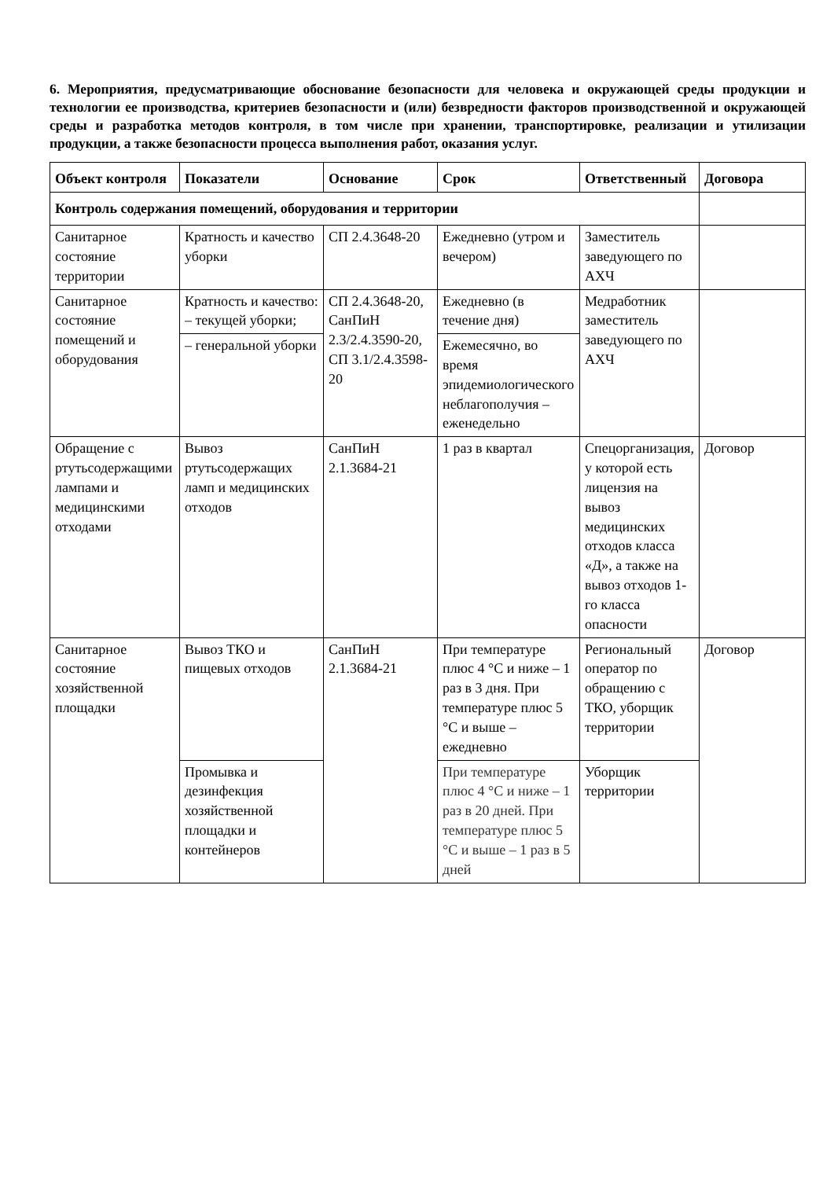6. Мероприятия, предусматривающие обоснование безопасности для человека и окружающей среды продукции и технологии ее производства, критериев безопасности и (или) безвредности факторов производственной и окружающей среды и разработка методов контроля, в том числе при хранении, транспортировке, реализации и утилизации продукции, а также безопасности процесса выполнения работ, оказания услуг.
| Объект контроля | Показатели | Основание | Срок | Ответственный | Договора |
| --- | --- | --- | --- | --- | --- |
| Контроль содержания помещений, оборудования и территории | | | | | |
| Санитарное состояние территории | Кратность и качество уборки | СП 2.4.3648-20 | Ежедневно (утром и вечером) | Заместитель заведующего по АХЧ | |
| Санитарное состояние помещений и оборудования | Кратность и качество: – текущей уборки; | СП 2.4.3648-20, СанПиН 2.3/2.4.3590-20, СП 3.1/2.4.3598-20 | Ежедневно (в течение дня) | Медработник заместитель заведующего по АХЧ | |
| | – генеральной уборки | | Ежемесячно, во время эпидемиологического неблагополучия – еженедельно | | |
| Обращение с ртутьсодержащими лампами и медицинскими отходами | Вывоз ртутьсодержащих ламп и медицинских отходов | СанПиН 2.1.3684-21 | 1 раз в квартал | Спецорганизация, у которой есть лицензия на вывоз медицинских отходов класса «Д», а также на вывоз отходов 1-го класса опасности | Договор |
| Санитарное состояние хозяйственной площадки | Вывоз ТКО и пищевых отходов | СанПиН 2.1.3684-21 | При температуре плюс 4 °С и ниже – 1 раз в 3 дня. При температуре плюс 5 °С и выше – ежедневно | Региональный оператор по обращению с ТКО, уборщик территории | Договор |
| | Промывка и дезинфекция хозяйственной площадки и контейнеров | | При температуре плюс 4 °С и ниже – 1 раз в 20 дней. При температуре плюс 5 °С и выше – 1 раз в 5 дней | Уборщик территории | |